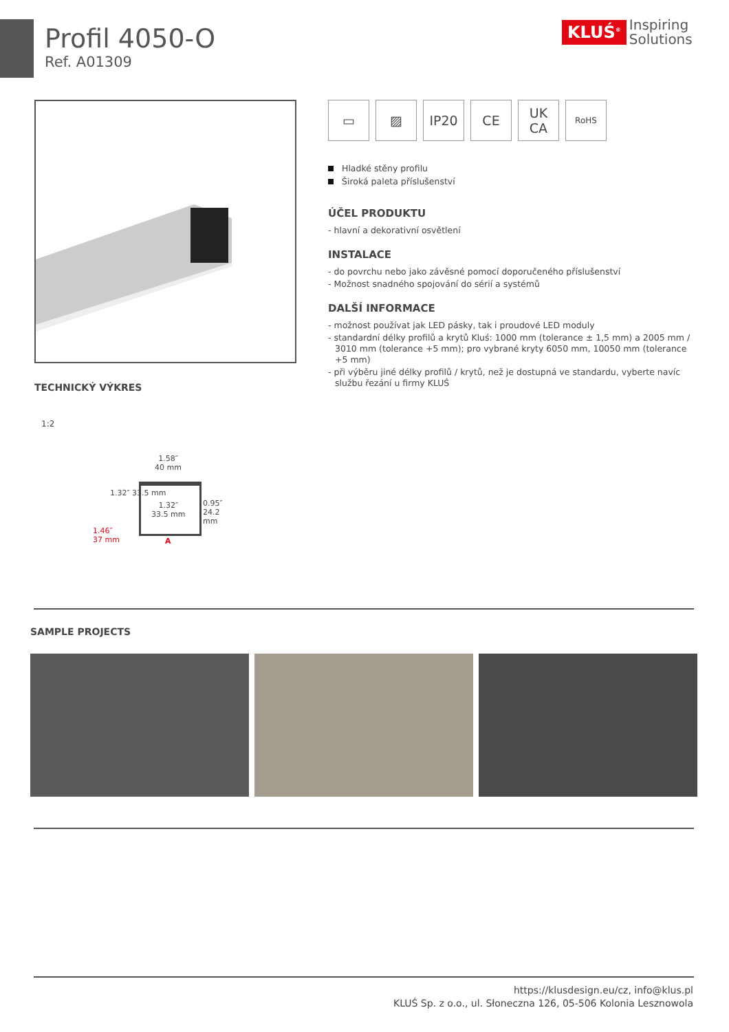Profil 4050-O
Ref. A01309
KLUŚ<sup>®</sup> Inspiring
Solutions
▭ ▨ IP20 CE UK
CA
RoHS
Hladké stěny profilu
Široká paleta příslušenství
ÚČEL PRODUKTU
- hlavní a dekorativní osvětlení
INSTALACE
- do povrchu nebo jako závěsné pomocí doporučeného příslušenství
- Možnost snadného spojování do sérií a systémů
DALŠÍ INFORMACE
- možnost používat jak LED pásky, tak i proudové LED moduly
- standardní délky profilů a krytů Kluś: 1000 mm (tolerance ± 1,5 mm) a 2005 mm / 3010 mm (tolerance +5 mm); pro vybrané kryty 6050 mm, 10050 mm (tolerance +5 mm)
- při výběru jiné délky profilů / krytů, než je dostupná ve standardu, vyberte navíc službu řezání u firmy KLUŚ
TECHNICKÝ VÝKRES
1:2
1.58″
40 mm
1.32″
33.5 mm
1.32″ 33.5 mm
0.95″ 24.2 mm
1.46″
37 mm
A
SAMPLE PROJECTS
https://klusdesign.eu/cz, info@klus.pl
KLUŚ Sp. z o.o., ul. Słoneczna 126, 05-506 Kolonia Lesznowola